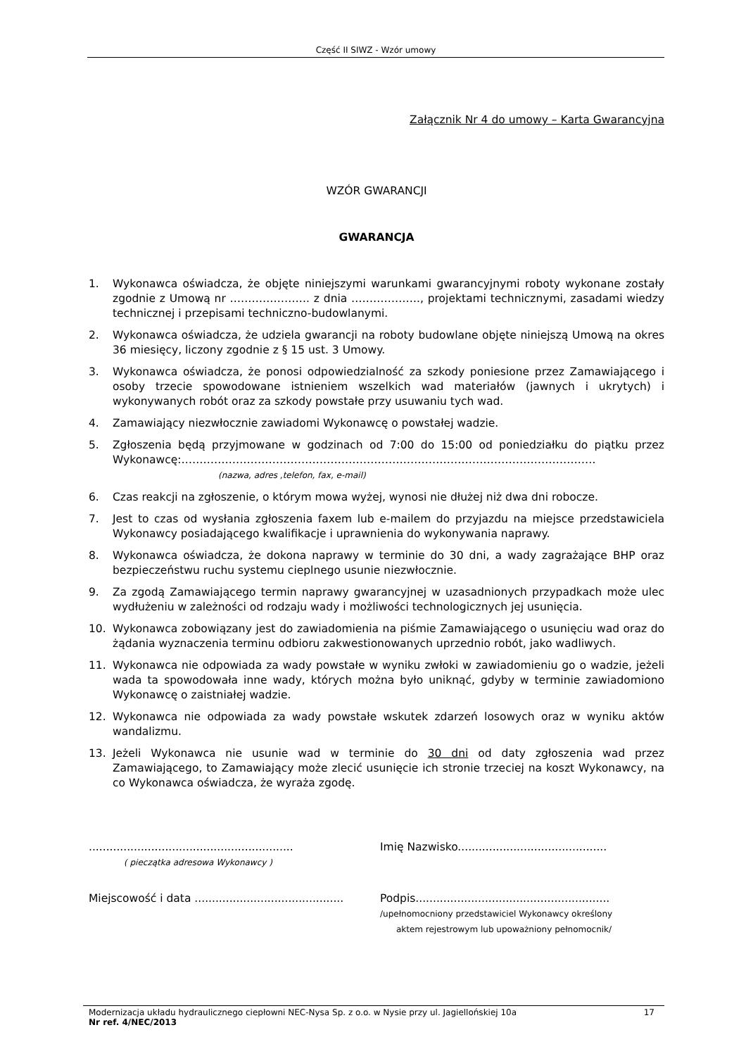Część II SIWZ - Wzór umowy
Załącznik Nr 4 do umowy – Karta Gwarancyjna
WZÓR GWARANCJI
GWARANCJA
1. Wykonawca oświadcza, że objęte niniejszymi warunkami gwarancyjnymi roboty wykonane zostały zgodnie z Umową nr …………………. z dnia ………………., projektami technicznymi, zasadami wiedzy technicznej i przepisami techniczno-budowlanymi.
2. Wykonawca oświadcza, że udziela gwarancji na roboty budowlane objęte niniejszą Umową na okres 36 miesięcy, liczony zgodnie z § 15 ust. 3 Umowy.
3. Wykonawca oświadcza, że ponosi odpowiedzialność za szkody poniesione przez Zamawiającego i osoby trzecie spowodowane istnieniem wszelkich wad materiałów (jawnych i ukrytych) i wykonywanych robót oraz za szkody powstałe przy usuwaniu tych wad.
4. Zamawiający niezwłocznie zawiadomi Wykonawcę o powstałej wadzie.
5. Zgłoszenia będą przyjmowane w godzinach od 7:00 do 15:00 od poniedziałku do piątku przez Wykonawcę:……………………………………………………………………………………………………
(nazwa, adres ,telefon, fax, e-mail)
6. Czas reakcji na zgłoszenie, o którym mowa wyżej, wynosi nie dłużej niż dwa dni robocze.
7. Jest to czas od wysłania zgłoszenia faxem lub e-mailem do przyjazdu na miejsce przedstawiciela Wykonawcy posiadającego kwalifikacje i uprawnienia do wykonywania naprawy.
8. Wykonawca oświadcza, że dokona naprawy w terminie do 30 dni, a wady zagrażające BHP oraz bezpieczeństwu ruchu systemu cieplnego usunie niezwłocznie.
9. Za zgodą Zamawiającego termin naprawy gwarancyjnej w uzasadnionych przypadkach może ulec wydłużeniu w zależności od rodzaju wady i możliwości technologicznych jej usunięcia.
10. Wykonawca zobowiązany jest do zawiadomienia na piśmie Zamawiającego o usunięciu wad oraz do żądania wyznaczenia terminu odbioru zakwestionowanych uprzednio robót, jako wadliwych.
11. Wykonawca nie odpowiada za wady powstałe w wyniku zwłoki w zawiadomieniu go o wadzie, jeżeli wada ta spowodowała inne wady, których można było uniknąć, gdyby w terminie zawiadomiono Wykonawcę o zaistniałej wadzie.
12. Wykonawca nie odpowiada za wady powstałe wskutek zdarzeń losowych oraz w wyniku aktów wandalizmu.
13. Jeżeli Wykonawca nie usunie wad w terminie do 30 dni od daty zgłoszenia wad przez Zamawiającego, to Zamawiający może zlecić usunięcie ich stronie trzeciej na koszt Wykonawcy, na co Wykonawca oświadcza, że wyraża zgodę.
...........................................................
( pieczątka adresowa Wykonawcy )
Imię Nazwisko...........................................
Miejscowość i data ...........................................
Podpis........................................................
/upełnomocniony przedstawiciel Wykonawcy określony
aktem rejestrowym lub upoważniony pełnomocnik/
Modernizacja układu hydraulicznego ciepłowni NEC-Nysa Sp. z o.o. w Nysie przy ul. Jagiellońskiej 10a 17
Nr ref. 4/NEC/2013